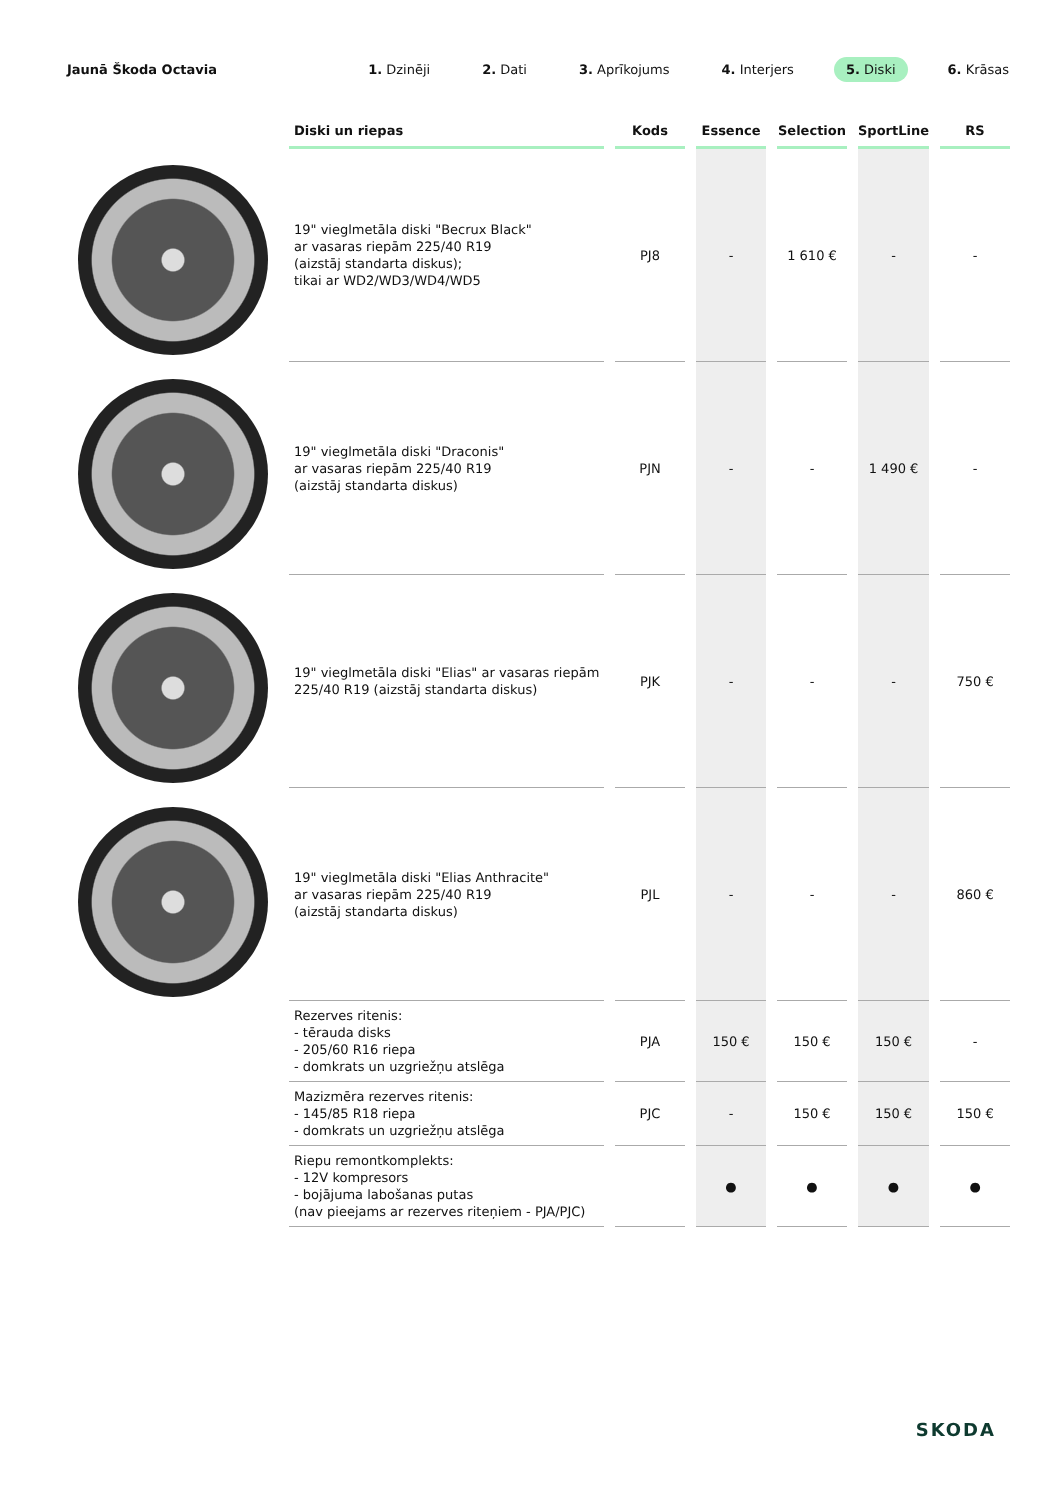Jaunā Škoda Octavia
1. Dzinēji 2. Dati 3. Aprīkojums 4. Interjers 5. Diski 6. Krāsas
| Diski un riepas | Kods | Essence | Selection | SportLine | RS |
| --- | --- | --- | --- | --- | --- |
| 19" vieglmetāla diski "Becrux Black" ar vasaras riepām 225/40 R19 (aizstāj standarta diskus); tikai ar WD2/WD3/WD4/WD5 | PJ8 | - | 1 610 € | - | - |
| 19" vieglmetāla diski "Draconis" ar vasaras riepām 225/40 R19 (aizstāj standarta diskus) | PJN | - | - | 1 490 € | - |
| 19" vieglmetāla diski "Elias" ar vasaras riepām 225/40 R19 (aizstāj standarta diskus) | PJK | - | - | - | 750 € |
| 19" vieglmetāla diski "Elias Anthracite" ar vasaras riepām 225/40 R19 (aizstāj standarta diskus) | PJL | - | - | - | 860 € |
| Rezerves ritenis: - tērauda disks - 205/60 R16 riepa - domkrats un uzgriežņu atslēga | PJA | 150 € | 150 € | 150 € | - |
| Mazizmēra rezerves ritenis: - 145/85 R18 riepa - domkrats un uzgriežņu atslēga | PJC | - | 150 € | 150 € | 150 € |
| Riepu remontkomplekts: - 12V kompresors - bojājuma labošanas putas (nav pieejams ar rezerves riteņiem - PJA/PJC) | | ● | ● | ● | ● |
SKODA